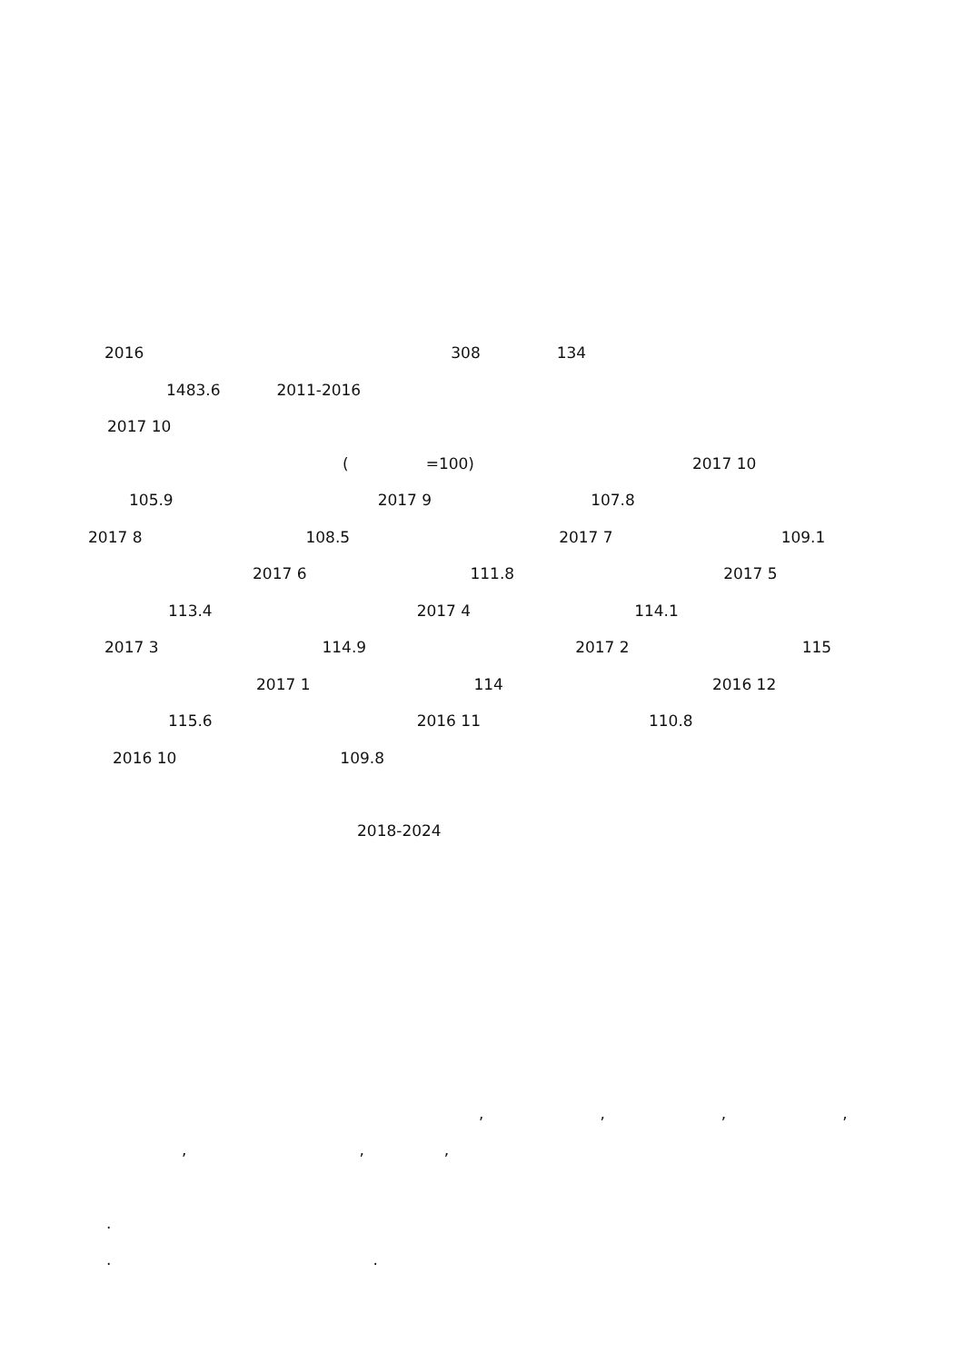2016 308 134
1483.6 2011-2016
2017 10
(=100) 2017 10
105.9 2017 9 107.8
2017 8 108.5 2017 7 109.1
2017 6 111.8 2017 5
113.4 2017 4 114.1
2017 3 114.9 2017 2 115
2017 1 114 2016 12
115.6 2016 11 110.8
2016 10 109.8
2018-2024
,,,,
,,,
.
..